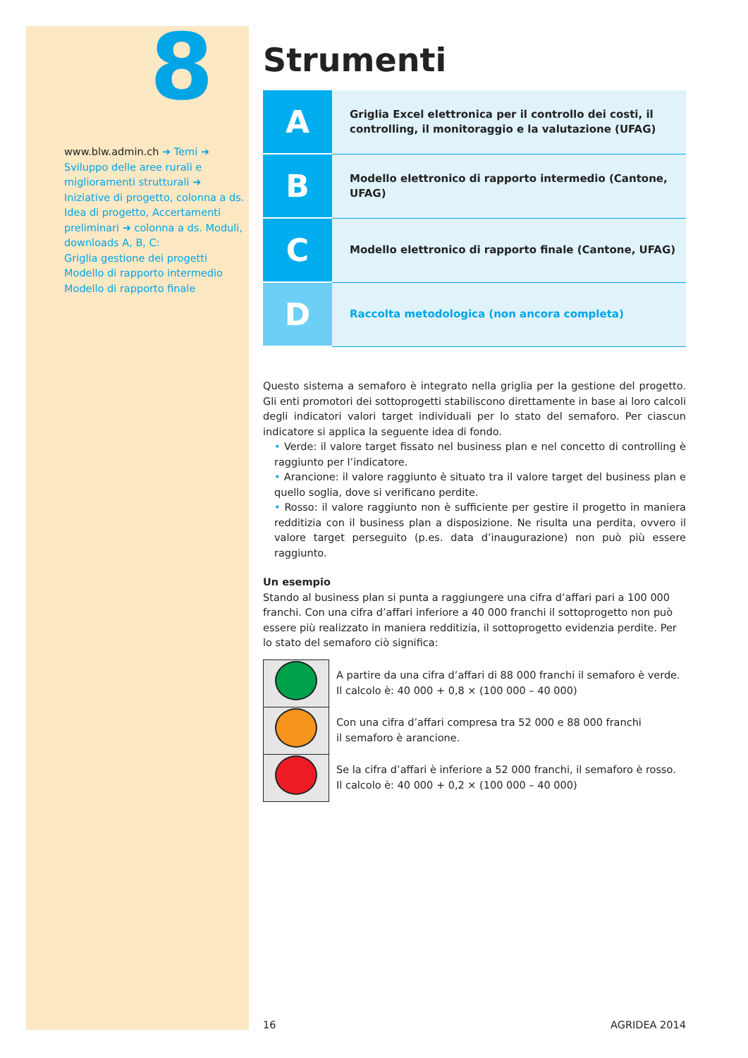8
www.blw.admin.ch ➜ Temi ➜
Sviluppo delle aree rurali e miglioramenti strutturali ➜ Iniziative di progetto, colonna a ds. Idea di progetto, Accertamenti preliminari ➜ colonna a ds. Moduli, downloads A, B, C:
Griglia gestione dei progetti
Modello di rapporto intermedio
Modello di rapporto finale
Strumenti
| A | Griglia Excel elettronica per il controllo dei costi, il controlling, il monitoraggio e la valutazione (UFAG) |
| B | Modello elettronico di rapporto intermedio (Cantone, UFAG) |
| C | Modello elettronico di rapporto finale (Cantone, UFAG) |
| D | Raccolta metodologica (non ancora completa) |
Questo sistema a semaforo è integrato nella griglia per la gestione del progetto. Gli enti promotori dei sottoprogetti stabiliscono direttamente in base ai loro calcoli degli indicatori valori target individuali per lo stato del semaforo. Per ciascun indicatore si applica la seguente idea di fondo.
• Verde: il valore target fissato nel business plan e nel concetto di controlling è raggiunto per l’indicatore.
• Arancione: il valore raggiunto è situato tra il valore target del business plan e quello soglia, dove si verificano perdite.
• Rosso: il valore raggiunto non è sufficiente per gestire il progetto in maniera redditizia con il business plan a disposizione. Ne risulta una perdita, ovvero il valore target perseguito (p.es. data d’inaugurazione) non può più essere raggiunto.
Un esempio
Stando al business plan si punta a raggiungere una cifra d’affari pari a 100 000 franchi. Con una cifra d’affari inferiore a 40 000 franchi il sottoprogetto non può essere più realizzato in maniera redditizia, il sottoprogetto evidenzia perdite. Per lo stato del semaforo ciò significa:
| | A partire da una cifra d’affari di 88 000 franchi il semaforo è verde. Il calcolo è: 40 000 + 0,8 × (100 000 – 40 000) |
| | Con una cifra d’affari compresa tra 52 000 e 88 000 franchi il semaforo è arancione. |
| | Se la cifra d’affari è inferiore a 52 000 franchi, il semaforo è rosso. Il calcolo è: 40 000 + 0,2 × (100 000 – 40 000) |
16 AGRIDEA 2014